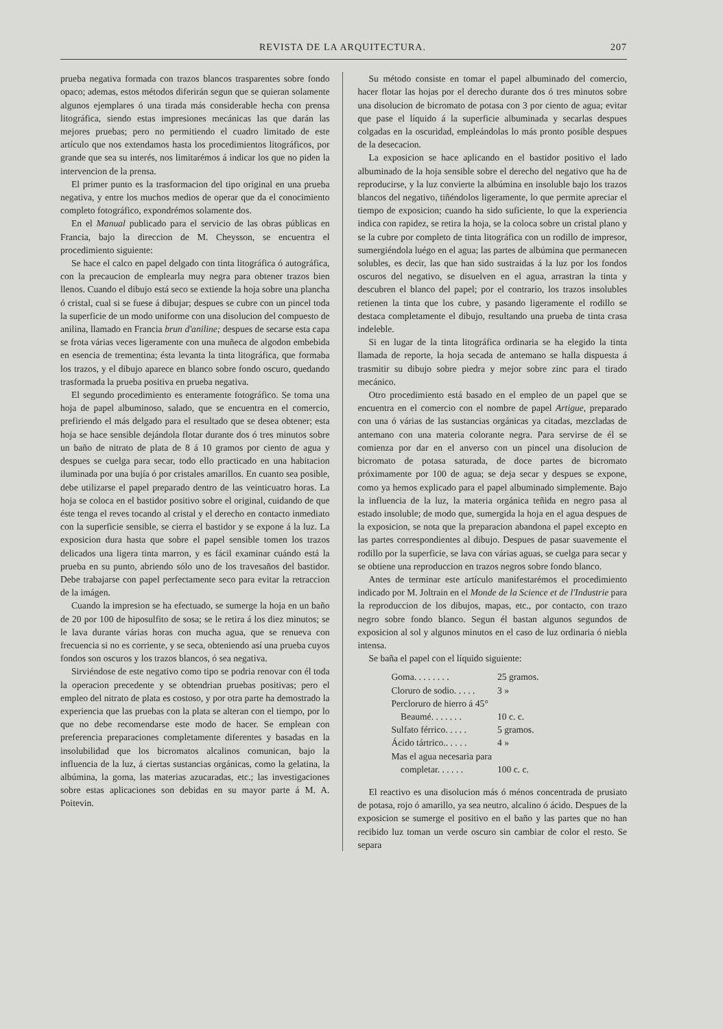REVISTA DE LA ARQUITECTURA. 207
prueba negativa formada con trazos blancos trasparentes sobre fondo opaco; ademas, estos métodos diferirán segun que se quieran solamente algunos ejemplares ó una tirada más considerable hecha con prensa litográfica, siendo estas impresiones mecánicas las que darán las mejores pruebas; pero no permitiendo el cuadro limitado de este artículo que nos extendamos hasta los procedimientos litográficos, por grande que sea su interés, nos limitarémos á indicar los que no piden la intervencion de la prensa.
El primer punto es la trasformacion del tipo original en una prueba negativa, y entre los muchos medios de operar que da el conocimiento completo fotográfico, expondrémos solamente dos.
En el Manual publicado para el servicio de las obras públicas en Francia, bajo la direccion de M. Cheysson, se encuentra el procedimiento siguiente:
Se hace el calco en papel delgado con tinta litográfica ó autográfica, con la precaucion de emplearla muy negra para obtener trazos bien llenos. Cuando el dibujo está seco se extiende la hoja sobre una plancha ó cristal, cual si se fuese á dibujar; despues se cubre con un pincel toda la superficie de un modo uniforme con una disolucion del compuesto de anilina, llamado en Francia brun d'aniline; despues de secarse esta capa se frota várias veces ligeramente con una muñeca de algodon embebida en esencia de trementina; ésta levanta la tinta litográfica, que formaba los trazos, y el dibujo aparece en blanco sobre fondo oscuro, quedando trasformada la prueba positiva en prueba negativa.
El segundo procedimiento es enteramente fotográfico. Se toma una hoja de papel albuminoso, salado, que se encuentra en el comercio, prefiriendo el más delgado para el resultado que se desea obtener; esta hoja se hace sensible dejándola flotar durante dos ó tres minutos sobre un baño de nitrato de plata de 8 á 10 gramos por ciento de agua y despues se cuelga para secar, todo ello practicado en una habitacion iluminada por una bujía ó por cristales amarillos. En cuanto sea posible, debe utilizarse el papel preparado dentro de las veinticuatro horas. La hoja se coloca en el bastidor positivo sobre el original, cuidando de que éste tenga el reves tocando al cristal y el derecho en contacto inmediato con la superficie sensible, se cierra el bastidor y se expone á la luz. La exposicion dura hasta que sobre el papel sensible tomen los trazos delicados una ligera tinta marron, y es fácil examinar cuándo está la prueba en su punto, abriendo sólo uno de los travesaños del bastidor. Debe trabajarse con papel perfectamente seco para evitar la retraccion de la imágen.
Cuando la impresion se ha efectuado, se sumerge la hoja en un baño de 20 por 100 de hiposulfito de sosa; se le retira á los diez minutos; se le lava durante várias horas con mucha agua, que se renueva con frecuencia si no es corriente, y se seca, obteniendo así una prueba cuyos fondos son oscuros y los trazos blancos, ó sea negativa.
Sirviéndose de este negativo como tipo se podria renovar con él toda la operacion precedente y se obtendrian pruebas positivas; pero el empleo del nitrato de plata es costoso, y por otra parte ha demostrado la experiencia que las pruebas con la plata se alteran con el tiempo, por lo que no debe recomendarse este modo de hacer. Se emplean con preferencia preparaciones completamente diferentes y basadas en la insolubilidad que los bicromatos alcalinos comunican, bajo la influencia de la luz, á ciertas sustancias orgánicas, como la gelatina, la albúmina, la goma, las materias azucaradas, etc.; las investigaciones sobre estas aplicaciones son debidas en su mayor parte á M. A. Poitevin.
Su método consiste en tomar el papel albuminado del comercio, hacer flotar las hojas por el derecho durante dos ó tres minutos sobre una disolucion de bicromato de potasa con 3 por ciento de agua; evitar que pase el líquido á la superficie albuminada y secarlas despues colgadas en la oscuridad, empleándolas lo más pronto posible despues de la desecacion.
La exposicion se hace aplicando en el bastidor positivo el lado albuminado de la hoja sensible sobre el derecho del negativo que ha de reproducirse, y la luz convierte la albúmina en insoluble bajo los trazos blancos del negativo, tiñéndolos ligeramente, lo que permite apreciar el tiempo de exposicion; cuando ha sido suficiente, lo que la experiencia indica con rapidez, se retira la hoja, se la coloca sobre un cristal plano y se la cubre por completo de tinta litográfica con un rodillo de impresor, sumergiéndola luégo en el agua; las partes de albúmina que permanecen solubles, es decir, las que han sido sustraidas á la luz por los fondos oscuros del negativo, se disuelven en el agua, arrastran la tinta y descubren el blanco del papel; por el contrario, los trazos insolubles retienen la tinta que los cubre, y pasando ligeramente el rodillo se destaca completamente el dibujo, resultando una prueba de tinta crasa indeleble.
Si en lugar de la tinta litográfica ordinaria se ha elegido la tinta llamada de reporte, la hoja secada de antemano se halla dispuesta á trasmitir su dibujo sobre piedra y mejor sobre zinc para el tirado mecánico.
Otro procedimiento está basado en el empleo de un papel que se encuentra en el comercio con el nombre de papel Artigue, preparado con una ó várias de las sustancias orgánicas ya citadas, mezcladas de antemano con una materia colorante negra. Para servirse de él se comienza por dar en el anverso con un pincel una disolucion de bicromato de potasa saturada, de doce partes de bicromato próximamente por 100 de agua; se deja secar y despues se expone, como ya hemos explicado para el papel albuminado simplemente. Bajo la influencia de la luz, la materia orgánica teñida en negro pasa al estado insoluble; de modo que, sumergida la hoja en el agua despues de la exposicion, se nota que la preparacion abandona el papel excepto en las partes correspondientes al dibujo. Despues de pasar suavemente el rodillo por la superficie, se lava con várias aguas, se cuelga para secar y se obtiene una reproduccion en trazos negros sobre fondo blanco.
Antes de terminar este artículo manifestarémos el procedimiento indicado por M. Joltrain en el Monde de la Science et de l'Industrie para la reproduccion de los dibujos, mapas, etc., por contacto, con trazo negro sobre fondo blanco. Segun él bastan algunos segundos de exposicion al sol y algunos minutos en el caso de luz ordinaria ó niebla intensa.
Se baña el papel con el líquido siguiente:
| Goma. . . . . . . . | 25 gramos. |
| Cloruro de sodio. . . . . | 3 » |
| Percloruro de hierro á 45° | |
| Beaumé. . . . . . . | 10 c. c. |
| Sulfato férrico. . . . . | 5 gramos. |
| Ácido tártrico.. . . . . | 4 » |
| Mas el agua necesaria para | |
| completar. . . . . . | 100 c. c. |
El reactivo es una disolucion más ó ménos concentrada de prusiato de potasa, rojo ó amarillo, ya sea neutro, alcalino ó ácido. Despues de la exposicion se sumerge el positivo en el baño y las partes que no han recibido luz toman un verde oscuro sin cambiar de color el resto. Se separa